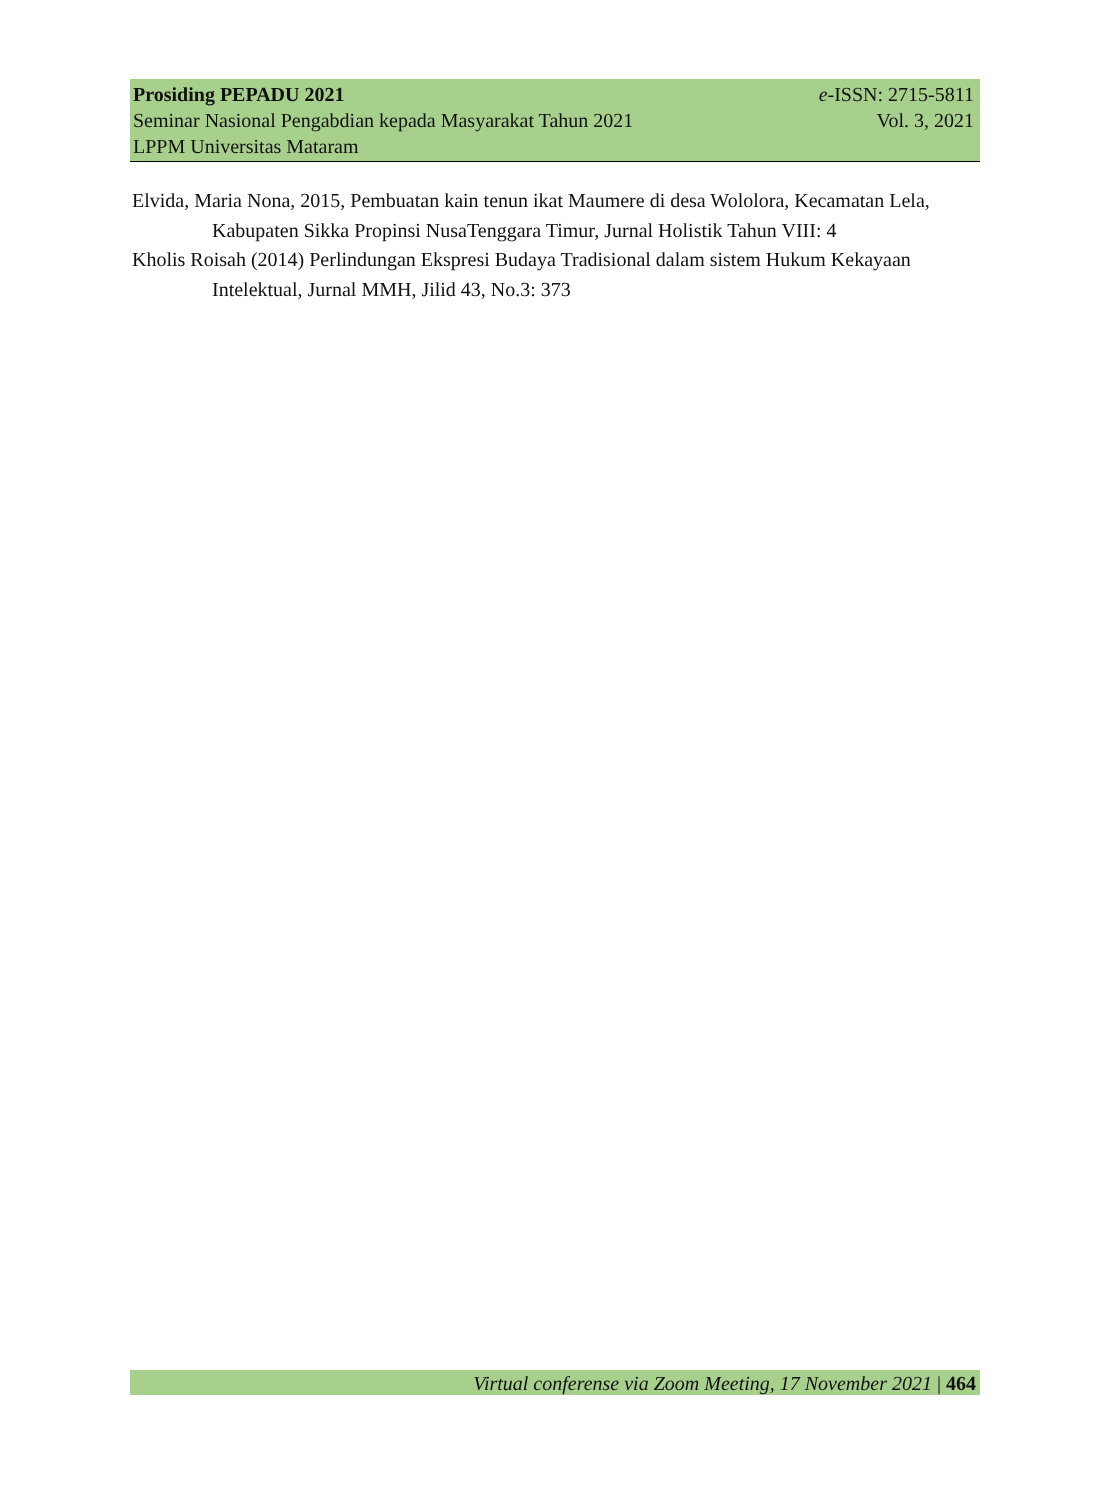Prosiding PEPADU 2021 e-ISSN: 2715-5811
Seminar Nasional Pengabdian kepada Masyarakat Tahun 2021 Vol. 3, 2021
LPPM Universitas Mataram
Elvida, Maria Nona, 2015, Pembuatan kain tenun ikat Maumere di desa Wololora, Kecamatan Lela, Kabupaten Sikka Propinsi NusaTenggara Timur, Jurnal Holistik Tahun VIII: 4
Kholis Roisah (2014) Perlindungan Ekspresi Budaya Tradisional dalam sistem Hukum Kekayaan Intelektual, Jurnal MMH, Jilid 43, No.3: 373
Virtual conferense via Zoom Meeting, 17 November 2021 | 464